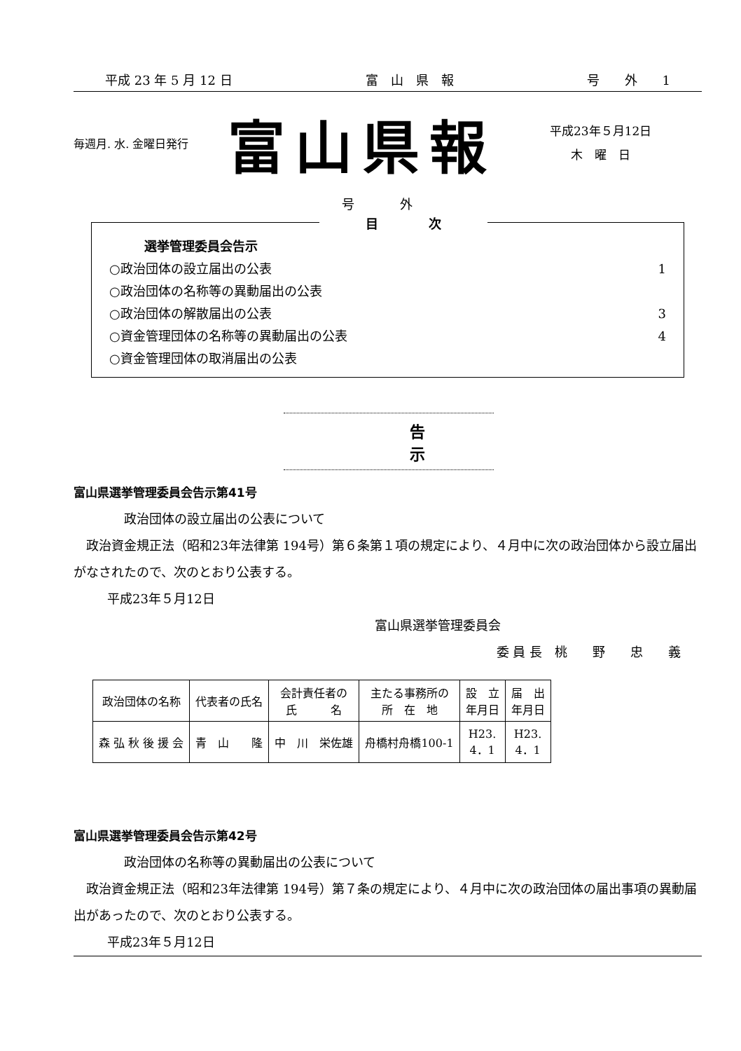平成 23 年 5 月 12 日 富　山　県　報 号　　外　　1
毎週月. 水. 金曜日発行
富山県報
平成23年５月12日
木　曜　日
号 外
目　　　　次
選挙管理委員会告示
○政治団体の設立届出の公表 1
○政治団体の名称等の異動届出の公表
○政治団体の解散届出の公表 3
○資金管理団体の名称等の異動届出の公表 4
○資金管理団体の取消届出の公表
告 示
富山県選挙管理委員会告示第41号
政治団体の設立届出の公表について
　政治資金規正法（昭和23年法律第 194号）第６条第１項の規定により、４月中に次の政治団体から設立届出がなされたので、次のとおり公表する。
平成23年５月12日
富山県選挙管理委員会
委 員 長　桃　　野　　忠　　義
| 政治団体の名称 | 代表者の氏名 | 会計責任者の 氏 名 | 主たる事務所の 所 在 地 | 設 立 年月日 | 届 出 年月日 |
| --- | --- | --- | --- | --- | --- |
| 森 弘 秋 後 援 会 | 青 山 隆 | 中 川 栄佐雄 | 舟橋村舟橋100-1 | H23. 4．1 | H23. 4．1 |
富山県選挙管理委員会告示第42号
政治団体の名称等の異動届出の公表について
　政治資金規正法（昭和23年法律第 194号）第７条の規定により、４月中に次の政治団体の届出事項の異動届出があったので、次のとおり公表する。
平成23年５月12日